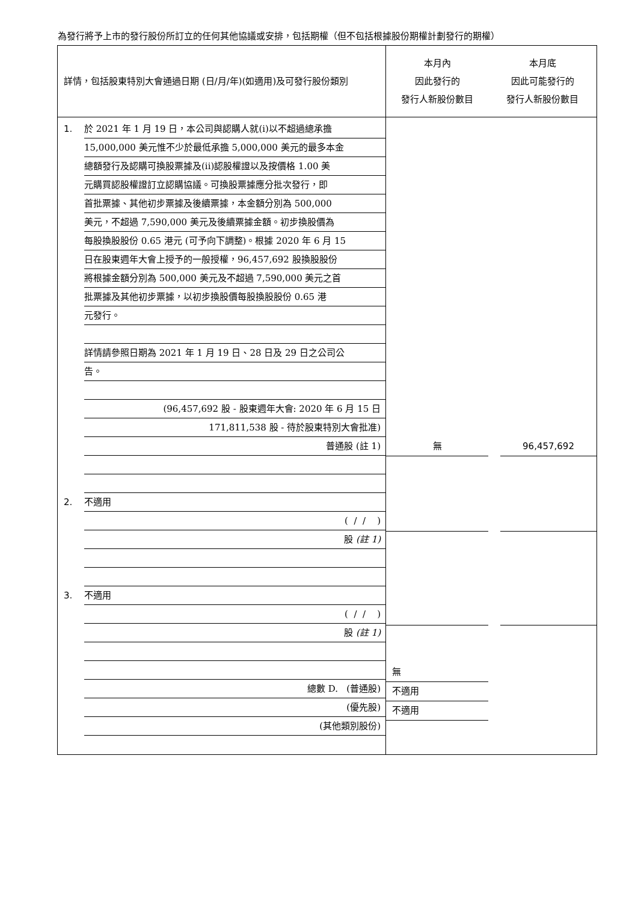為發行將予上市的發行股份所訂立的任何其他協議或安排，包括期權（但不包括根據股份期權計劃發行的期權）
| 詳情，包括股東特別大會通過日期 (日/月/年)(如適用)及可發行股份類別 | 本月內 因此發行的 發行人新股份數目 | 本月底 因此可能發行的 發行人新股份數目 |
| 1. 於 2021 年 1 月 19 日，本公司與認購人就(i)以不超過總承擔 15,000,000 美元惟不少於最低承擔 5,000,000 美元的最多本金 總額發行及認購可換股票據及(ii)認股權證以及按價格 1.00 美 元購買認股權證訂立認購協議。可換股票據應分批次發行，即 首批票據、其他初步票據及後續票據，本金額分別為 500,000 美元，不超過 7,590,000 美元及後續票據金額。初步換股價為 每股換股股份 0.65 港元 (可予向下調整)。根據 2020 年 6 月 15 日在股東週年大會上授予的一般授權，96,457,692 股換股股份 將根據金額分別為 500,000 美元及不超過 7,590,000 美元之首 批票據及其他初步票據，以初步換股價每股換股股份 0.65 港 元發行。 詳情請參照日期為 2021 年 1 月 19 日、28 日及 29 日之公司公 告。 (96,457,692 股 - 股東週年大會: 2020 年 6 月 15 日 171,811,538 股 - 待於股東特別大會批准) 普通股 (註 1) 2. 不適用 ( / / ) 股 (註 1) 3. 不適用 ( / / ) 股 (註 1) 總數 D. (普通股) (優先股) (其他類別股份) | 無 無 不適用 不適用 | 96,457,692 |